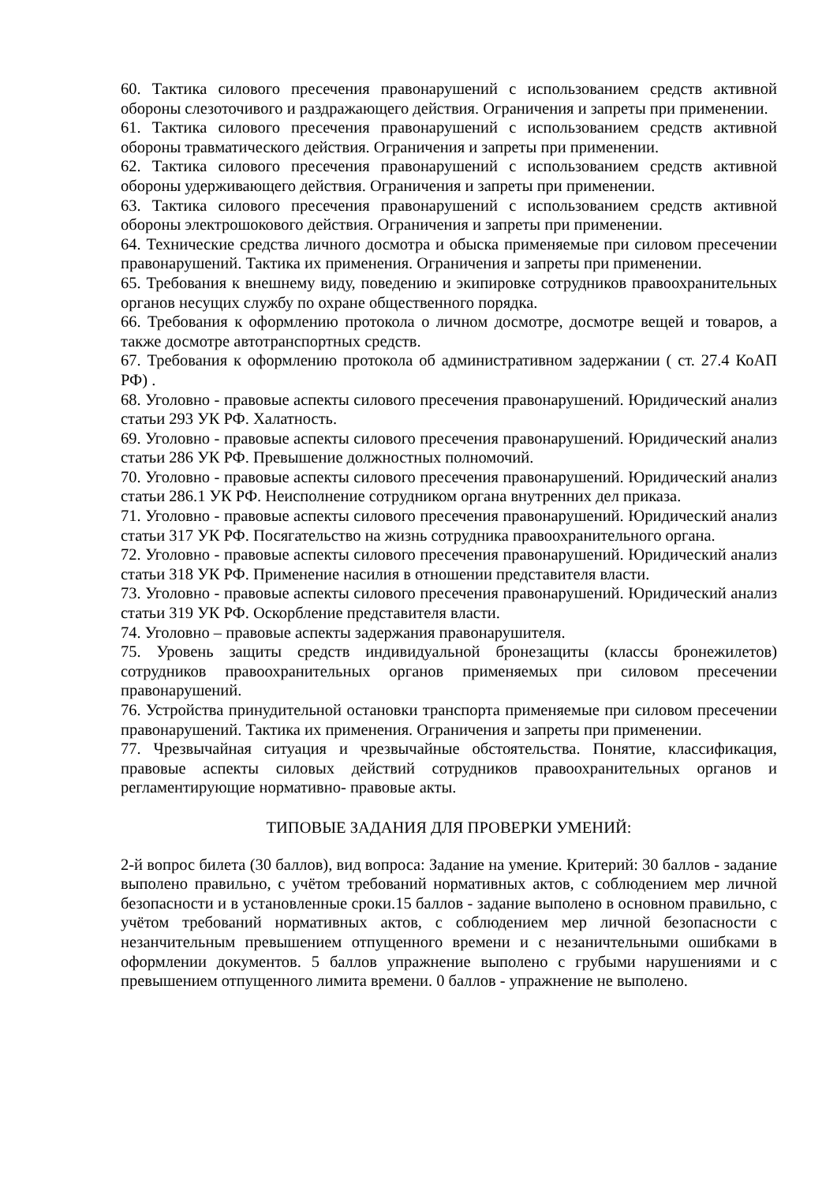60. Тактика силового пресечения правонарушений с использованием средств активной обороны слезоточивого и раздражающего действия. Ограничения и запреты при применении.
61. Тактика силового пресечения правонарушений с использованием средств активной обороны травматического действия. Ограничения и запреты при применении.
62. Тактика силового пресечения правонарушений с использованием средств активной обороны удерживающего действия. Ограничения и запреты при применении.
63. Тактика силового пресечения правонарушений с использованием средств активной обороны электрошокового действия. Ограничения и запреты при применении.
64. Технические средства личного досмотра и обыска применяемые при силовом пресечении правонарушений. Тактика их применения. Ограничения и запреты при применении.
65. Требования к внешнему виду, поведению и экипировке сотрудников правоохранительных органов несущих службу по охране общественного порядка.
66. Требования к оформлению протокола о личном досмотре, досмотре вещей и товаров, а также досмотре автотранспортных средств.
67. Требования к оформлению протокола об административном задержании ( ст. 27.4 КоАП РФ) .
68. Уголовно - правовые аспекты силового пресечения правонарушений. Юридический анализ статьи 293 УК РФ. Халатность.
69. Уголовно - правовые аспекты силового пресечения правонарушений. Юридический анализ статьи 286 УК РФ. Превышение должностных полномочий.
70. Уголовно - правовые аспекты силового пресечения правонарушений. Юридический анализ статьи 286.1 УК РФ. Неисполнение сотрудником органа внутренних дел приказа.
71. Уголовно - правовые аспекты силового пресечения правонарушений. Юридический анализ статьи 317 УК РФ. Посягательство на жизнь сотрудника правоохранительного органа.
72. Уголовно - правовые аспекты силового пресечения правонарушений. Юридический анализ статьи 318 УК РФ. Применение насилия в отношении представителя власти.
73. Уголовно - правовые аспекты силового пресечения правонарушений. Юридический анализ статьи 319 УК РФ. Оскорбление представителя власти.
74. Уголовно – правовые аспекты задержания правонарушителя.
75. Уровень защиты средств индивидуальной бронезащиты (классы бронежилетов) сотрудников правоохранительных органов применяемых при силовом пресечении правонарушений.
76. Устройства принудительной остановки транспорта применяемые при силовом пресечении правонарушений. Тактика их применения. Ограничения и запреты при применении.
77. Чрезвычайная ситуация и чрезвычайные обстоятельства. Понятие, классификация, правовые аспекты силовых действий сотрудников правоохранительных органов и регламентирующие нормативно- правовые акты.
ТИПОВЫЕ ЗАДАНИЯ ДЛЯ ПРОВЕРКИ УМЕНИЙ:
2-й вопрос билета (30 баллов), вид вопроса: Задание на умение. Критерий: 30 баллов - задание выполено правильно, с учётом требований нормативных актов, с соблюдением мер личной безопасности и в установленные сроки.15 баллов - задание выполено в основном правильно, с учётом требований нормативных актов, с соблюдением мер личной безопасности с незанчительным превышением отпущенного времени и с незаничтельными ошибками в оформлении документов. 5 баллов упражнение выполено с грубыми нарушениями и с превышением отпущенного лимита времени. 0 баллов - упражнение не выполено.